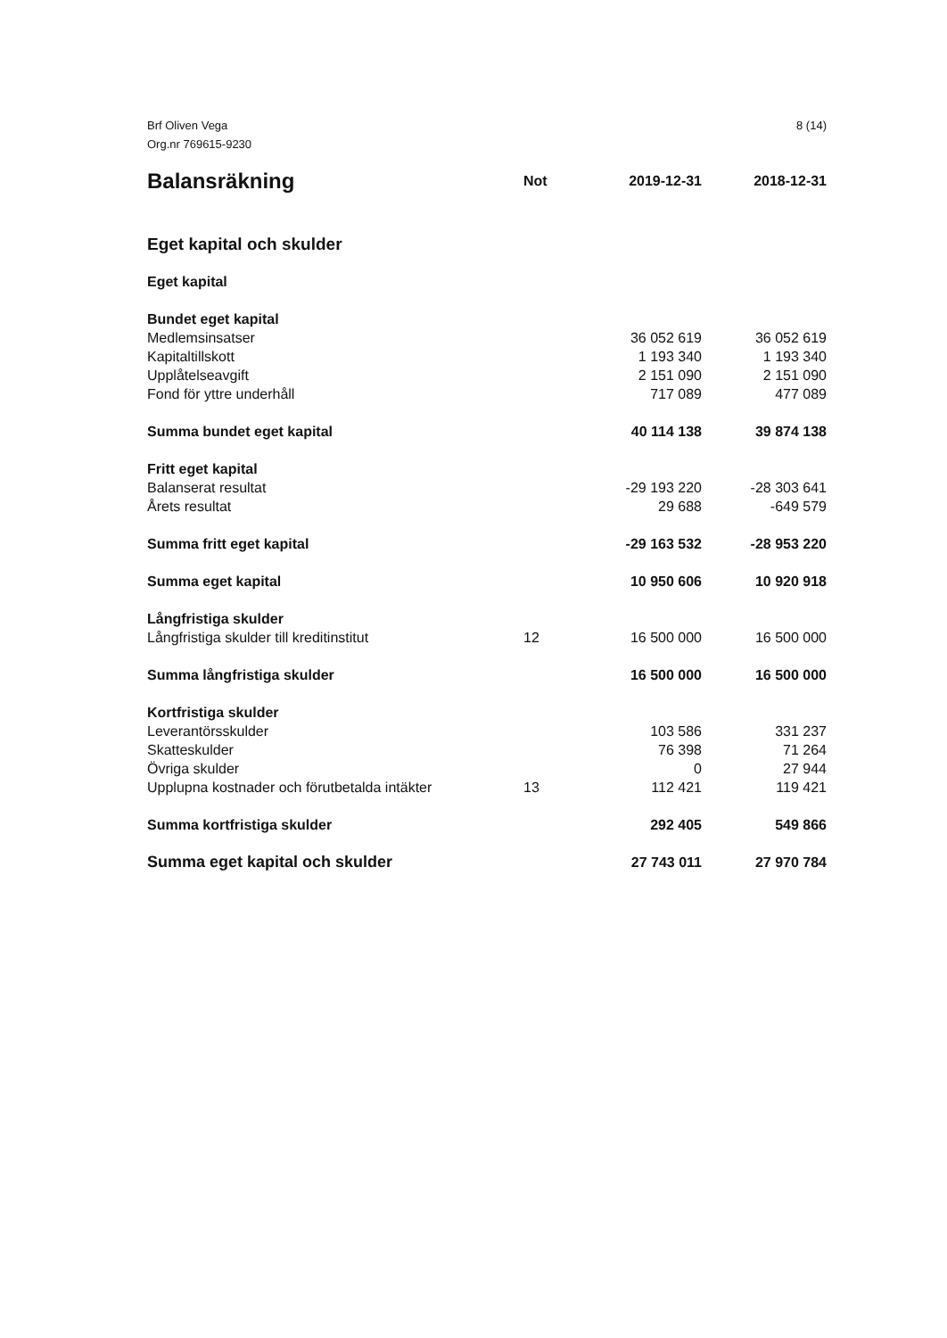Brf Oliven Vega
Org.nr 769615-9230
8 (14)
| Balansräkning | Not | 2019-12-31 | 2018-12-31 |
| --- | --- | --- | --- |
| Eget kapital och skulder | | | |
| Eget kapital | | | |
| Bundet eget kapital | | | |
| Medlemsinsatser | | 36 052 619 | 36 052 619 |
| Kapitaltillskott | | 1 193 340 | 1 193 340 |
| Upplåtelseavgift | | 2 151 090 | 2 151 090 |
| Fond för yttre underhåll | | 717 089 | 477 089 |
| Summa bundet eget kapital | | 40 114 138 | 39 874 138 |
| Fritt eget kapital | | | |
| Balanserat resultat | | -29 193 220 | -28 303 641 |
| Årets resultat | | 29 688 | -649 579 |
| Summa fritt eget kapital | | -29 163 532 | -28 953 220 |
| Summa eget kapital | | 10 950 606 | 10 920 918 |
| Långfristiga skulder | | | |
| Långfristiga skulder till kreditinstitut | 12 | 16 500 000 | 16 500 000 |
| Summa långfristiga skulder | | 16 500 000 | 16 500 000 |
| Kortfristiga skulder | | | |
| Leverantörsskulder | | 103 586 | 331 237 |
| Skatteskulder | | 76 398 | 71 264 |
| Övriga skulder | | 0 | 27 944 |
| Upplupna kostnader och förutbetalda intäkter | 13 | 112 421 | 119 421 |
| Summa kortfristiga skulder | | 292 405 | 549 866 |
| Summa eget kapital och skulder | | 27 743 011 | 27 970 784 |